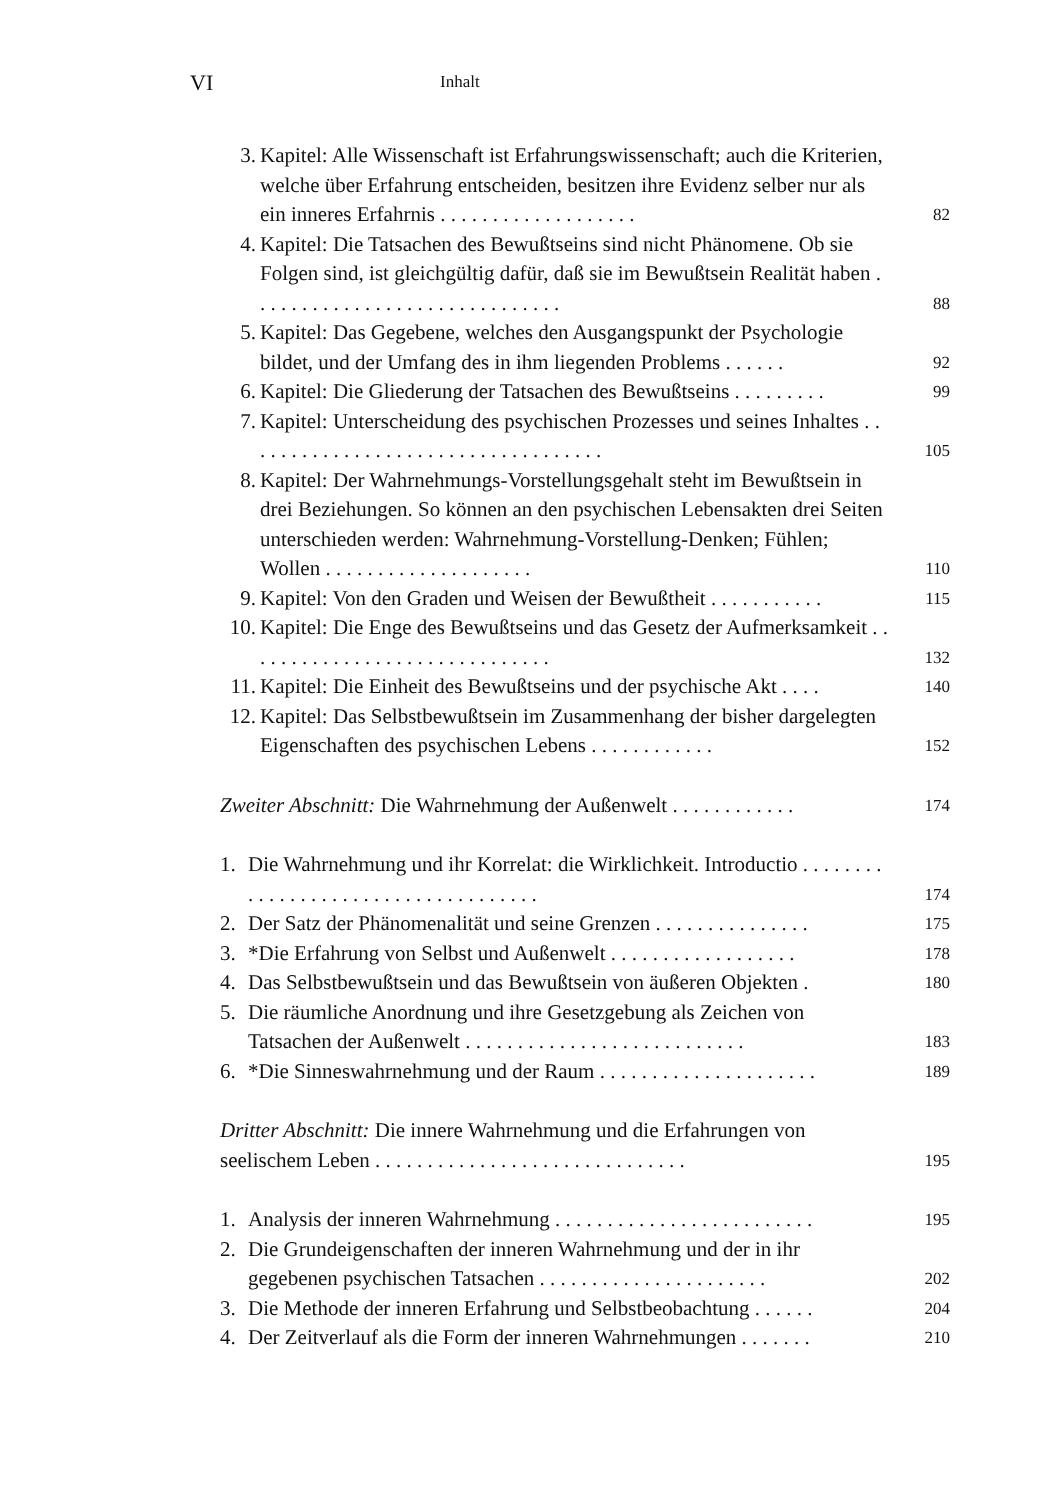VI Inhalt
3. Kapitel: Alle Wissenschaft ist Erfahrungswissenschaft; auch die Kriterien, welche über Erfahrung entscheiden, besitzen ihre Evidenz selber nur als ein inneres Erfahrnis . . . . . . . . . . . . . . . . . . . 82
4. Kapitel: Die Tatsachen des Bewußtseins sind nicht Phänomene. Ob sie Folgen sind, ist gleichgültig dafür, daß sie im Bewußtsein Realität haben . . . . . . . . . . . . . . . . . . . . . . . . . . . . . . 88
5. Kapitel: Das Gegebene, welches den Ausgangspunkt der Psychologie bildet, und der Umfang des in ihm liegenden Problems . . . . . . 92
6. Kapitel: Die Gliederung der Tatsachen des Bewußtseins . . . . . . . . . 99
7. Kapitel: Unterscheidung des psychischen Prozesses und seines Inhaltes . . . . . . . . . . . . . . . . . . . . . . . . . . . . . . . . . . . 105
8. Kapitel: Der Wahrnehmungs-Vorstellungsgehalt steht im Bewußtsein in drei Beziehungen. So können an den psychischen Lebensakten drei Seiten unterschieden werden: Wahrnehmung-Vorstellung-Denken; Fühlen; Wollen . . . . . . . . . . . . . . . . . . . . 110
9. Kapitel: Von den Graden und Weisen der Bewußtheit . . . . . . . . . . . 115
10. Kapitel: Die Enge des Bewußtseins und das Gesetz der Aufmerksamkeit . . . . . . . . . . . . . . . . . . . . . . . . . . . . . . 132
11. Kapitel: Die Einheit des Bewußtseins und der psychische Akt . . . . 140
12. Kapitel: Das Selbstbewußtsein im Zusammenhang der bisher dargelegten Eigenschaften des psychischen Lebens . . . . . . . . . . . . 152
Zweiter Abschnitt: Die Wahrnehmung der Außenwelt . . . . . . . . . . . . 174
1. Die Wahrnehmung und ihr Korrelat: die Wirklichkeit. Introductio . . . . . . . . . . . . . . . . . . . . . . . . . . . . . . . . . . . . 174
2. Der Satz der Phänomenalität und seine Grenzen . . . . . . . . . . . . . . . 175
3. *Die Erfahrung von Selbst und Außenwelt . . . . . . . . . . . . . . . . . . 178
4. Das Selbstbewußtsein und das Bewußtsein von äußeren Objekten . 180
5. Die räumliche Anordnung und ihre Gesetzgebung als Zeichen von Tatsachen der Außenwelt . . . . . . . . . . . . . . . . . . . . . . . . . . . 183
6. *Die Sinneswahrnehmung und der Raum . . . . . . . . . . . . . . . . . . . . . 189
Dritter Abschnitt: Die innere Wahrnehmung und die Erfahrungen von seelischem Leben . . . . . . . . . . . . . . . . . . . . . . . . . . . . . . 195
1. Analysis der inneren Wahrnehmung . . . . . . . . . . . . . . . . . . . . . . . . . 195
2. Die Grundeigenschaften der inneren Wahrnehmung und der in ihr gegebenen psychischen Tatsachen . . . . . . . . . . . . . . . . . . . . . . 202
3. Die Methode der inneren Erfahrung und Selbstbeobachtung . . . . . . 204
4. Der Zeitverlauf als die Form der inneren Wahrnehmungen . . . . . . . 210